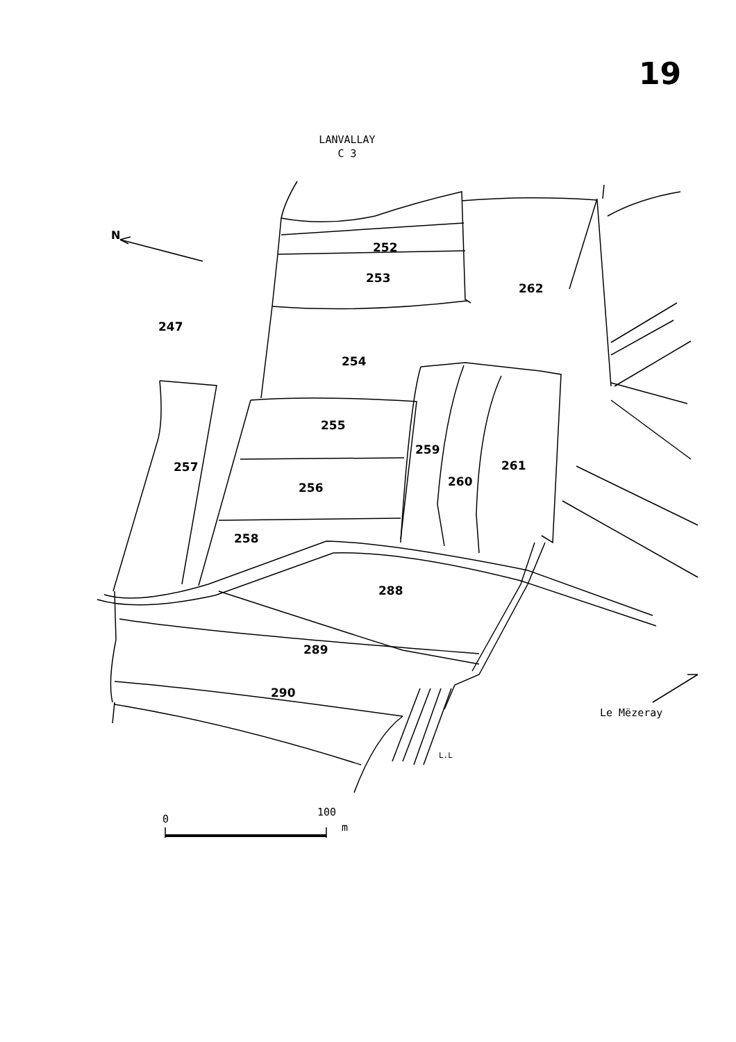19
LANVALLAY
C 3
252
253
247
262
254
255
257
259
261
260
256
258
288
289
290
N
Le Mëzeray
L.L
0
100
m